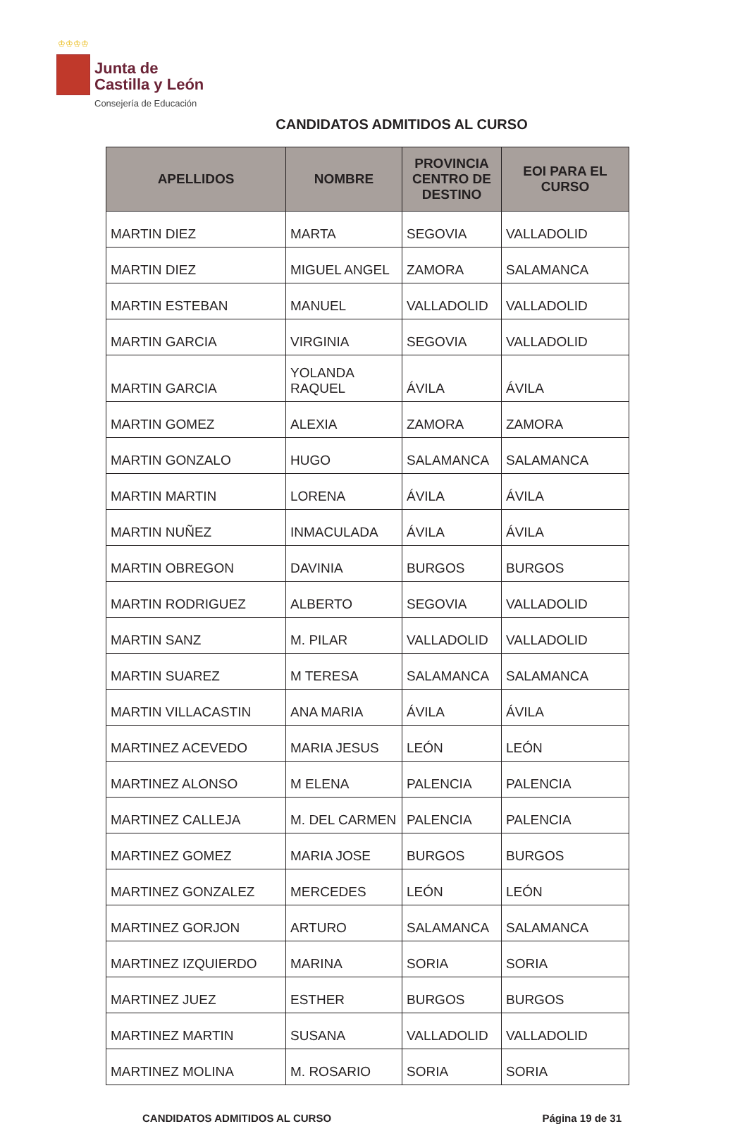♔♔♔♔
Junta de
Castilla y León
Consejería de Educación
CANDIDATOS ADMITIDOS AL CURSO
| APELLIDOS | NOMBRE | PROVINCIA CENTRO DE DESTINO | EOI PARA EL CURSO |
| --- | --- | --- | --- |
| MARTIN DIEZ | MARTA | SEGOVIA | VALLADOLID |
| MARTIN DIEZ | MIGUEL ANGEL | ZAMORA | SALAMANCA |
| MARTIN ESTEBAN | MANUEL | VALLADOLID | VALLADOLID |
| MARTIN GARCIA | VIRGINIA | SEGOVIA | VALLADOLID |
| MARTIN GARCIA | YOLANDA RAQUEL | ÁVILA | ÁVILA |
| MARTIN GOMEZ | ALEXIA | ZAMORA | ZAMORA |
| MARTIN GONZALO | HUGO | SALAMANCA | SALAMANCA |
| MARTIN MARTIN | LORENA | ÁVILA | ÁVILA |
| MARTIN NUÑEZ | INMACULADA | ÁVILA | ÁVILA |
| MARTIN OBREGON | DAVINIA | BURGOS | BURGOS |
| MARTIN RODRIGUEZ | ALBERTO | SEGOVIA | VALLADOLID |
| MARTIN SANZ | M. PILAR | VALLADOLID | VALLADOLID |
| MARTIN SUAREZ | M TERESA | SALAMANCA | SALAMANCA |
| MARTIN VILLACASTIN | ANA MARIA | ÁVILA | ÁVILA |
| MARTINEZ ACEVEDO | MARIA JESUS | LEÓN | LEÓN |
| MARTINEZ ALONSO | M ELENA | PALENCIA | PALENCIA |
| MARTINEZ CALLEJA | M. DEL CARMEN | PALENCIA | PALENCIA |
| MARTINEZ GOMEZ | MARIA JOSE | BURGOS | BURGOS |
| MARTINEZ GONZALEZ | MERCEDES | LEÓN | LEÓN |
| MARTINEZ GORJON | ARTURO | SALAMANCA | SALAMANCA |
| MARTINEZ IZQUIERDO | MARINA | SORIA | SORIA |
| MARTINEZ JUEZ | ESTHER | BURGOS | BURGOS |
| MARTINEZ MARTIN | SUSANA | VALLADOLID | VALLADOLID |
| MARTINEZ MOLINA | M. ROSARIO | SORIA | SORIA |
CANDIDATOS ADMITIDOS AL CURSO Página 19 de 31